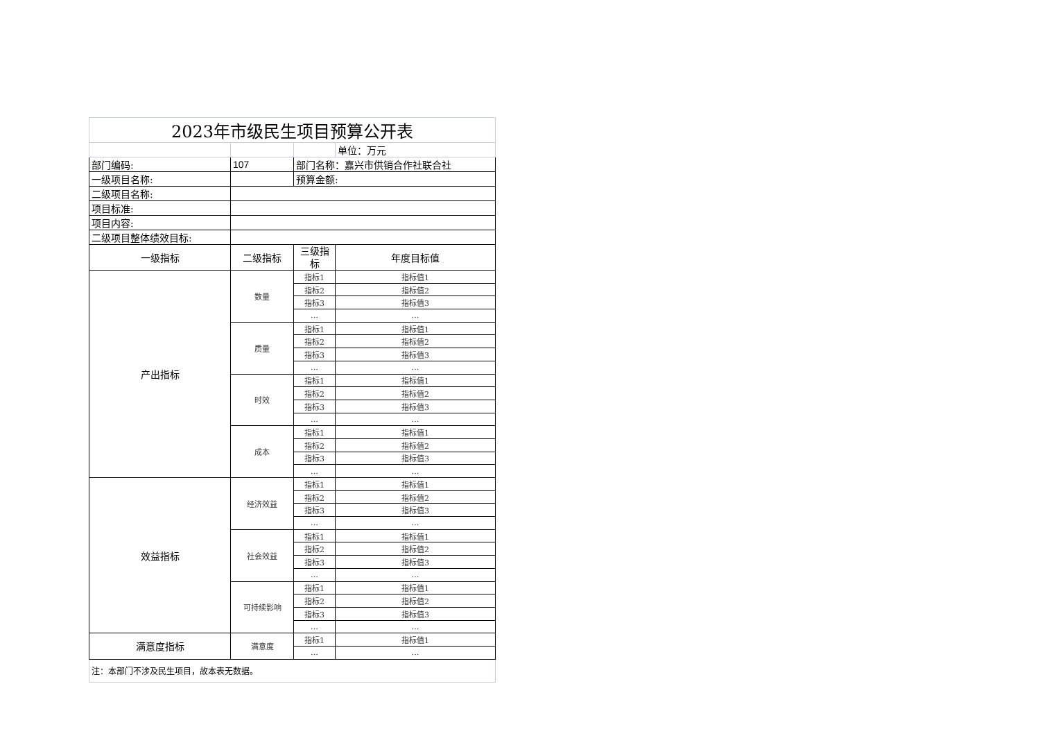| 2023年市级民生项目预算公开表 | | | |
| | | | 单位：万元 |
| 部门编码: | 107 | 部门名称：嘉兴市供销合作社联合社 | |
| 一级项目名称: | | 预算金额: | |
| 二级项目名称: | | | |
| 项目标准: | | | |
| 项目内容: | | | |
| 二级项目整体绩效目标: | | | |
| 一级指标 | 二级指标 | 三级指标 | 年度目标值 |
| 产出指标 | 数量 | 指标1 | 指标值1 |
| | | 指标2 | 指标值2 |
| | | 指标3 | 指标值3 |
| | | … | … |
| | 质量 | 指标1 | 指标值1 |
| | | 指标2 | 指标值2 |
| | | 指标3 | 指标值3 |
| | | … | … |
| | 时效 | 指标1 | 指标值1 |
| | | 指标2 | 指标值2 |
| | | 指标3 | 指标值3 |
| | | … | … |
| | 成本 | 指标1 | 指标值1 |
| | | 指标2 | 指标值2 |
| | | 指标3 | 指标值3 |
| | | … | … |
| 效益指标 | 经济效益 | 指标1 | 指标值1 |
| | | 指标2 | 指标值2 |
| | | 指标3 | 指标值3 |
| | | … | … |
| | 社会效益 | 指标1 | 指标值1 |
| | | 指标2 | 指标值2 |
| | | 指标3 | 指标值3 |
| | | … | … |
| | 可持续影响 | 指标1 | 指标值1 |
| | | 指标2 | 指标值2 |
| | | 指标3 | 指标值3 |
| | | … | … |
| 满意度指标 | 满意度 | 指标1 | 指标值1 |
| | | … | … |
| 注：本部门不涉及民生项目，故本表无数据。 | | | |